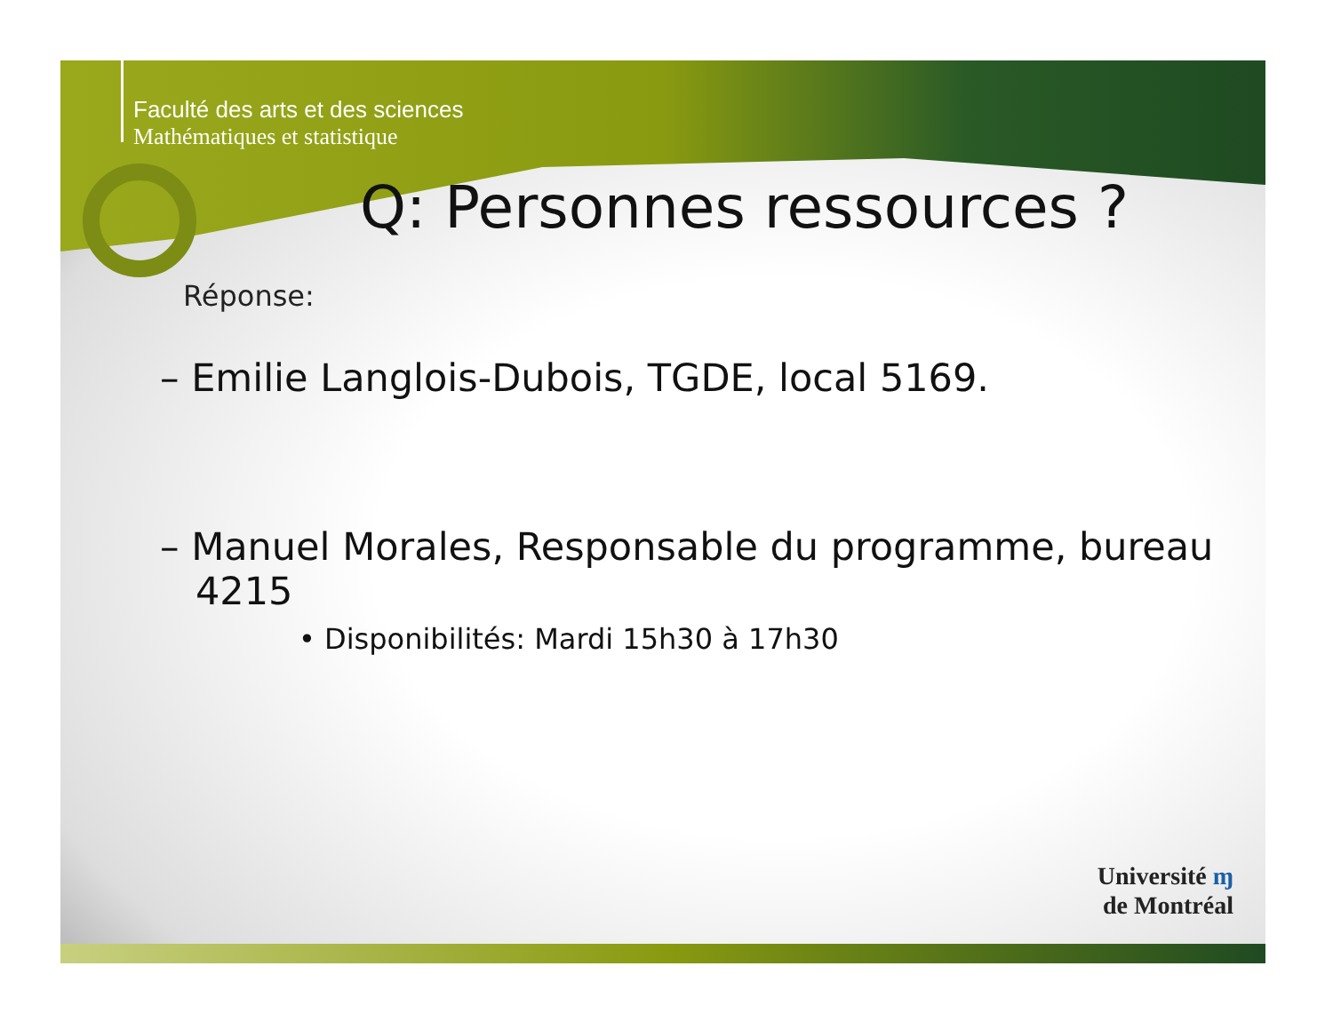Faculté des arts et des sciences
Mathématiques et statistique
Q: Personnes ressources ?
Réponse:
– Emilie Langlois-Dubois, TGDE, local 5169.
– Manuel Morales, Responsable du programme, bureau 4215
• Disponibilités: Mardi 15h30 à 17h30
Université ɱ
de Montréal